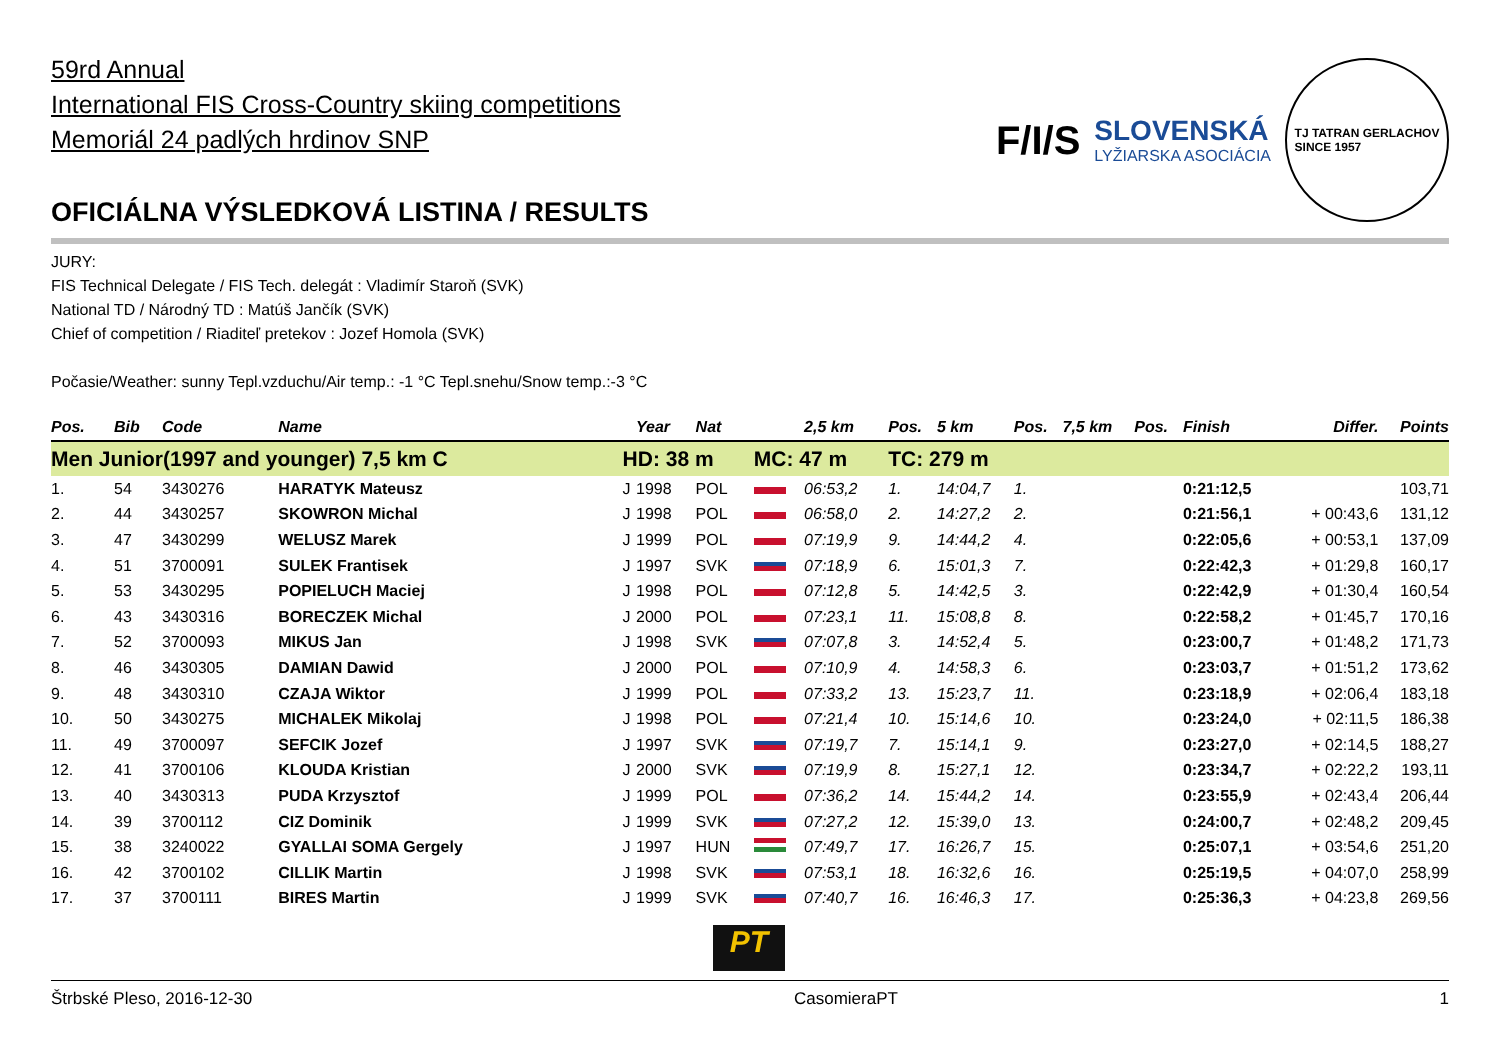59rd Annual
International FIS Cross-Country skiing competitions
Memoriál 24 padlých hrdinov SNP
OFICIÁLNA VÝSLEDKOVÁ LISTINA / RESULTS
F/I/S SLOVENSKÁ
LYŽIARSKA ASOCIÁCIA TJ TATRAN GERLACHOV
SINCE 1957
JURY:
FIS Technical Delegate / FIS Tech. delegát : Vladimír Staroň (SVK)
National TD / Národný TD : Matúš Jančík (SVK)
Chief of competition / Riaditeľ pretekov : Jozef Homola (SVK)
Počasie/Weather: sunny Tepl.vzduchu/Air temp.: -1 °C Tepl.snehu/Snow temp.:-3 °C
| Pos. | Bib | Code | Name | | Year | Nat | | 2,5 km | Pos. | 5 km | Pos. | 7,5 km | Pos. | Finish | Differ. | Points |
| --- | --- | --- | --- | --- | --- | --- | --- | --- | --- | --- | --- | --- | --- | --- | --- | --- |
| Men Junior(1997 and younger) 7,5 km C | | | | HD: 38 m | | | MC: 47 m | | TC: 279 m | | | | | | | |
| 1. | 54 | 3430276 | HARATYK Mateusz | J | 1998 | POL | | 06:53,2 | 1. | 14:04,7 | 1. | | | 0:21:12,5 | | 103,71 |
| 2. | 44 | 3430257 | SKOWRON Michal | J | 1998 | POL | | 06:58,0 | 2. | 14:27,2 | 2. | | | 0:21:56,1 | + 00:43,6 | 131,12 |
| 3. | 47 | 3430299 | WELUSZ Marek | J | 1999 | POL | | 07:19,9 | 9. | 14:44,2 | 4. | | | 0:22:05,6 | + 00:53,1 | 137,09 |
| 4. | 51 | 3700091 | SULEK Frantisek | J | 1997 | SVK | | 07:18,9 | 6. | 15:01,3 | 7. | | | 0:22:42,3 | + 01:29,8 | 160,17 |
| 5. | 53 | 3430295 | POPIELUCH Maciej | J | 1998 | POL | | 07:12,8 | 5. | 14:42,5 | 3. | | | 0:22:42,9 | + 01:30,4 | 160,54 |
| 6. | 43 | 3430316 | BORECZEK Michal | J | 2000 | POL | | 07:23,1 | 11. | 15:08,8 | 8. | | | 0:22:58,2 | + 01:45,7 | 170,16 |
| 7. | 52 | 3700093 | MIKUS Jan | J | 1998 | SVK | | 07:07,8 | 3. | 14:52,4 | 5. | | | 0:23:00,7 | + 01:48,2 | 171,73 |
| 8. | 46 | 3430305 | DAMIAN Dawid | J | 2000 | POL | | 07:10,9 | 4. | 14:58,3 | 6. | | | 0:23:03,7 | + 01:51,2 | 173,62 |
| 9. | 48 | 3430310 | CZAJA Wiktor | J | 1999 | POL | | 07:33,2 | 13. | 15:23,7 | 11. | | | 0:23:18,9 | + 02:06,4 | 183,18 |
| 10. | 50 | 3430275 | MICHALEK Mikolaj | J | 1998 | POL | | 07:21,4 | 10. | 15:14,6 | 10. | | | 0:23:24,0 | + 02:11,5 | 186,38 |
| 11. | 49 | 3700097 | SEFCIK Jozef | J | 1997 | SVK | | 07:19,7 | 7. | 15:14,1 | 9. | | | 0:23:27,0 | + 02:14,5 | 188,27 |
| 12. | 41 | 3700106 | KLOUDA Kristian | J | 2000 | SVK | | 07:19,9 | 8. | 15:27,1 | 12. | | | 0:23:34,7 | + 02:22,2 | 193,11 |
| 13. | 40 | 3430313 | PUDA Krzysztof | J | 1999 | POL | | 07:36,2 | 14. | 15:44,2 | 14. | | | 0:23:55,9 | + 02:43,4 | 206,44 |
| 14. | 39 | 3700112 | CIZ Dominik | J | 1999 | SVK | | 07:27,2 | 12. | 15:39,0 | 13. | | | 0:24:00,7 | + 02:48,2 | 209,45 |
| 15. | 38 | 3240022 | GYALLAI SOMA Gergely | J | 1997 | HUN | | 07:49,7 | 17. | 16:26,7 | 15. | | | 0:25:07,1 | + 03:54,6 | 251,20 |
| 16. | 42 | 3700102 | CILLIK Martin | J | 1998 | SVK | | 07:53,1 | 18. | 16:32,6 | 16. | | | 0:25:19,5 | + 04:07,0 | 258,99 |
| 17. | 37 | 3700111 | BIRES Martin | J | 1999 | SVK | | 07:40,7 | 16. | 16:46,3 | 17. | | | 0:25:36,3 | + 04:23,8 | 269,56 |
PT
Štrbské Pleso, 2016-12-30 CasomieraPT 1